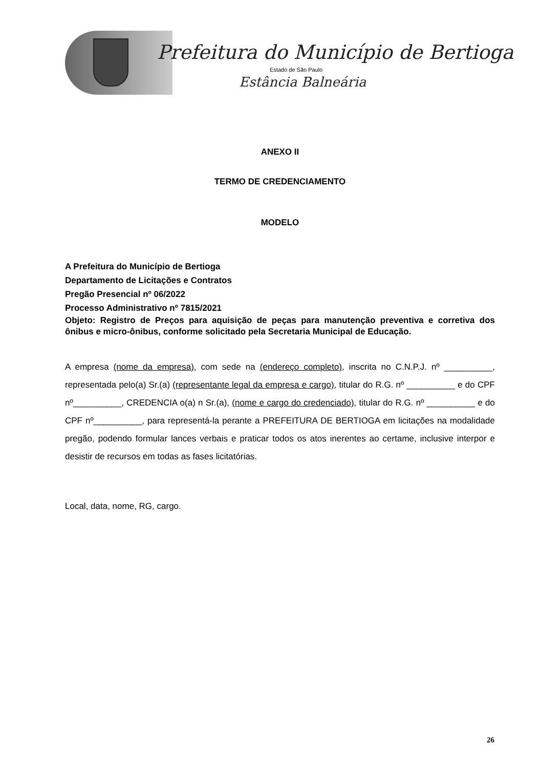Prefeitura do Município de Bertioga
Estado de São Paulo
Estância Balneária
ANEXO II
TERMO DE CREDENCIAMENTO
MODELO
A Prefeitura do Município de Bertioga
Departamento de Licitações e Contratos
Pregão Presencial nº 06/2022
Processo Administrativo nº 7815/2021
Objeto: Registro de Preços para aquisição de peças para manutenção preventiva e corretiva dos ônibus e micro-ônibus, conforme solicitado pela Secretaria Municipal de Educação.
A empresa (nome da empresa), com sede na (endereço completo), inscrita no C.N.P.J. nº __________, representada pelo(a) Sr.(a) (representante legal da empresa e cargo), titular do R.G. nº __________ e do CPF nº__________, CREDENCIA o(a) n Sr.(a), (nome e cargo do credenciado), titular do R.G. nº __________ e do CPF nº__________, para representá-la perante a PREFEITURA DE BERTIOGA em licitações na modalidade pregão, podendo formular lances verbais e praticar todos os atos inerentes ao certame, inclusive interpor e desistir de recursos em todas as fases licitatórias.
Local, data, nome, RG, cargo.
26